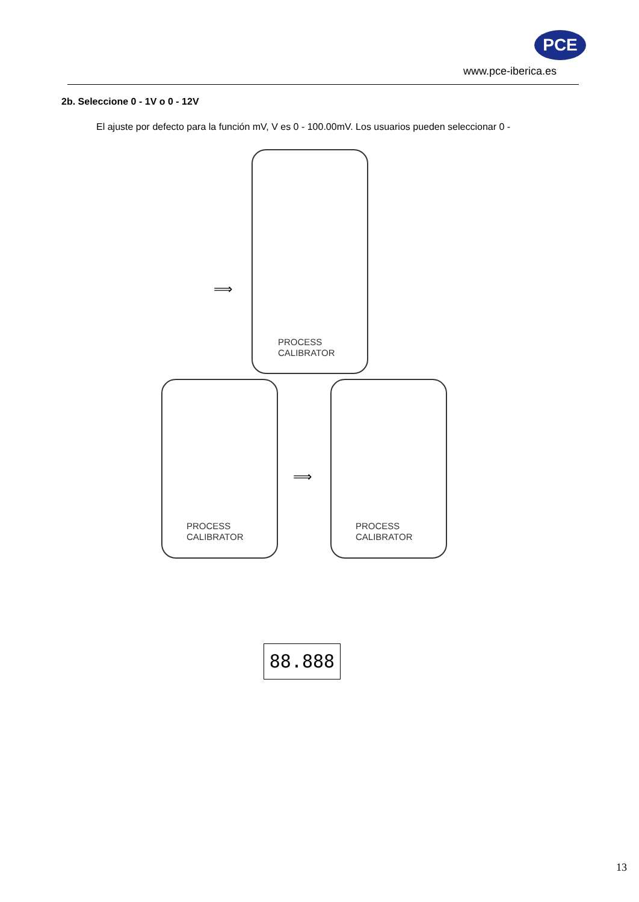PCE
www.pce-iberica.es
2b. Seleccione 0 - 1V o 0 - 12V
El ajuste por defecto para la función mV, V es 0 - 100.00mV. Los usuarios pueden seleccionar 0 -
PROCESS
CALIBRATOR
⟹
PROCESS
CALIBRATOR
⟹
PROCESS
CALIBRATOR
88.888
13